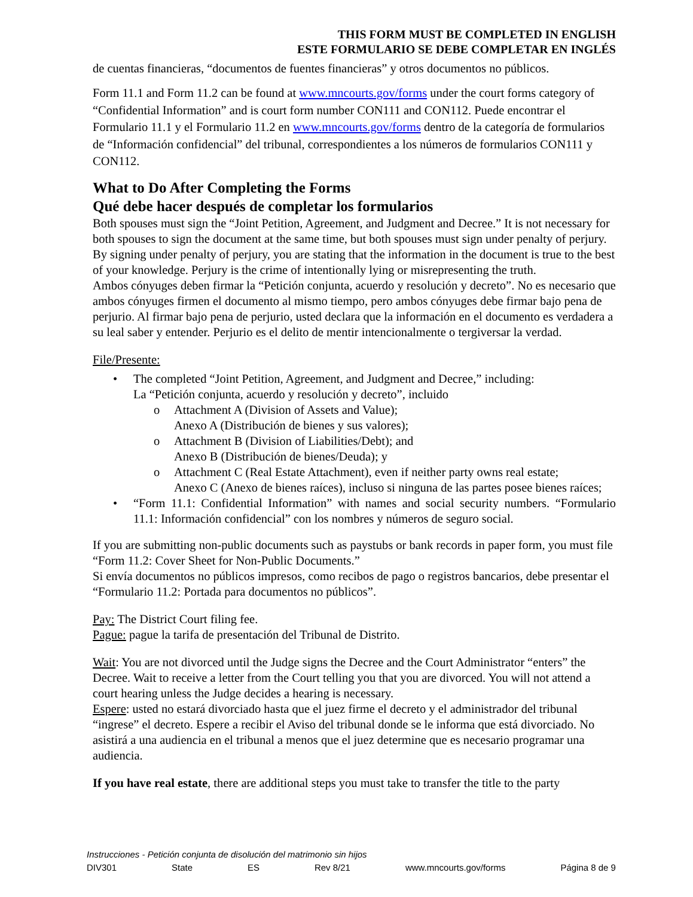THIS FORM MUST BE COMPLETED IN ENGLISH
ESTE FORMULARIO SE DEBE COMPLETAR EN INGLÉS
de cuentas financieras, “documentos de fuentes financieras” y otros documentos no públicos.
Form 11.1 and Form 11.2 can be found at www.mncourts.gov/forms under the court forms category of “Confidential Information” and is court form number CON111 and CON112. Puede encontrar el Formulario 11.1 y el Formulario 11.2 en www.mncourts.gov/forms dentro de la categoría de formularios de “Información confidencial” del tribunal, correspondientes a los números de formularios CON111 y CON112.
What to Do After Completing the Forms
Qué debe hacer después de completar los formularios
Both spouses must sign the “Joint Petition, Agreement, and Judgment and Decree.” It is not necessary for both spouses to sign the document at the same time, but both spouses must sign under penalty of perjury. By signing under penalty of perjury, you are stating that the information in the document is true to the best of your knowledge. Perjury is the crime of intentionally lying or misrepresenting the truth.
Ambos cónyuges deben firmar la “Petición conjunta, acuerdo y resolución y decreto”. No es necesario que ambos cónyuges firmen el documento al mismo tiempo, pero ambos cónyuges debe firmar bajo pena de perjurio. Al firmar bajo pena de perjurio, usted declara que la información en el documento es verdadera a su leal saber y entender. Perjurio es el delito de mentir intencionalmente o tergiversar la verdad.
File/Presente:
• The completed “Joint Petition, Agreement, and Judgment and Decree,” including:
La “Petición conjunta, acuerdo y resolución y decreto”, incluido
o Attachment A (Division of Assets and Value);
Anexo A (Distribución de bienes y sus valores);
o Attachment B (Division of Liabilities/Debt); and
Anexo B (Distribución de bienes/Deuda); y
o Attachment C (Real Estate Attachment), even if neither party owns real estate;
Anexo C (Anexo de bienes raíces), incluso si ninguna de las partes posee bienes raíces;
• “Form 11.1: Confidential Information” with names and social security numbers. “Formulario 11.1: Información confidencial” con los nombres y números de seguro social.
If you are submitting non-public documents such as paystubs or bank records in paper form, you must file “Form 11.2: Cover Sheet for Non-Public Documents.”
Si envía documentos no públicos impresos, como recibos de pago o registros bancarios, debe presentar el “Formulario 11.2: Portada para documentos no públicos”.
Pay: The District Court filing fee.
Pague: pague la tarifa de presentación del Tribunal de Distrito.
Wait: You are not divorced until the Judge signs the Decree and the Court Administrator “enters” the Decree. Wait to receive a letter from the Court telling you that you are divorced. You will not attend a court hearing unless the Judge decides a hearing is necessary.
Espere: usted no estará divorciado hasta que el juez firme el decreto y el administrador del tribunal “ingrese” el decreto. Espere a recibir el Aviso del tribunal donde se le informa que está divorciado. No asistirá a una audiencia en el tribunal a menos que el juez determine que es necesario programar una audiencia.
If you have real estate, there are additional steps you must take to transfer the title to the party
Instrucciones - Petición conjunta de disolución del matrimonio sin hijos
DIV301 State ES Rev 8/21 www.mncourts.gov/forms Página 8 de 9